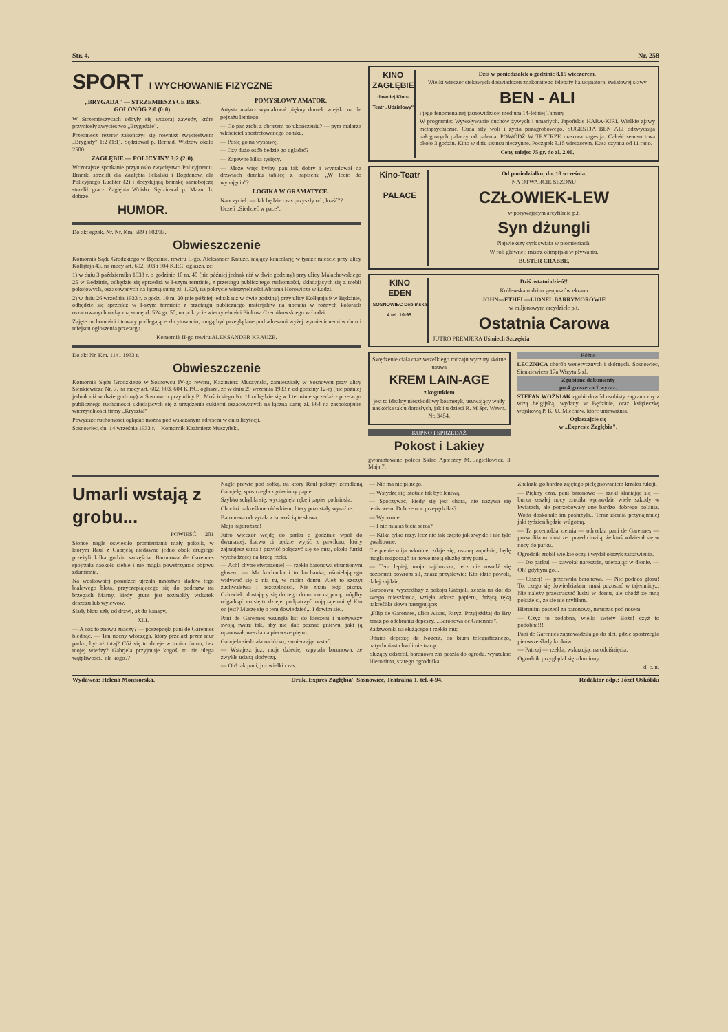Str. 4. Nr. 258
SPORT I WYCHOWANIE FIZYCZNE
„BRYGADA" — STRZEMIESZYCE RKS. GOŁONÓG 2:0 (0:0).
W Strzemieszycach odbyły się wczoraj zawody, które przyniosły zwycięstwo „Brygadzie".
Przedmecz rezerw zakończył się również zwycięstwem „Brygady" 1:2 (1:1). Sędziował p. Bernad. Widzów około 2500.
ZAGŁĘBIE — POLICYJNY 3:2 (2:0).
Wczorajsze spotkanie przyniosło zwycięstwo Policyjnemu. Bramki strzelili dla Zagłębia Pękalski i Bogdanow, dla Policyjnego Luchter (2) i decydującą bramkę samobójczą strzelił gracz Zagłębia Wcisło. Sędziował p. Mazur b. dobrze.
HUMOR.
POMYSŁOWY AMATOR.
Artysta malarz wymalował piękny domek wiejski na tle pejzażu letniego.
— Co pan zrobi z obrazem po ukończeniu? — pyta malarza właściciel sportretowanego domku.
— Poślę go na wystawę.
— Czy dużo osób będzie go oglądać?
— Zapewne kilka tysięcy.
— Może więc byłby pan tak dobry i wymalował na drzwiach domku tablicę z napisem: „W lecie do wynajęcia"?
LOGIKA W GRAMATYCE.
Nauczyciel: — Jak będzie czas przyszły od „kraść"?
Uczeń „Siedzieć w pace".
Do akt egzek. Nr. Nr. Km. 589 i 602/33.
Obwieszczenie
Komornik Sądu Grodzkiego w Będzinie, rewiru II-go, Aleksander Krauze, mający kancelarję w tymże mieście przy ulicy Kołłątaja 43, na mocy art. 602, 603 i 604 K.P.C. ogłasza, że:
1) w dniu 3 października 1933 r. o godzinie 10 m. 40 (nie później jednak niż w dwie godziny) przy ulicy Małachowskiego 25 w Będzinie, odbędzie się sprzedaż w I-szym terminie, z przetargu publicznego ruchomości, składających się z mebli pokojowych, oszacowanych na łączną sumę zł. 1.920, na pokrycie wierzytelności Abrama Horowicza w Łodzi.
2) w dniu 26 września 1933 r. o godz. 10 m. 20 (nie później jednak niż w dwie godziny) przy ulicy Kołłątaja 9 w Będzinie, odbędzie się sprzedaż w I-szym terminie z przetargu publicznego materjałów na ubrania w różnych kolorach oszacowanych na łączną sumę zł. 524 gr. 50, na pokrycie wierzytelności Pinkusa Czernikowskiego w Łodzi.
Zajęte ruchomości i towary podlegające zlicytowaniu, mogą być przeglądane pod adresami wyżej wymienionemi w dniu i miejscu ogłoszenia przetargu.
Komornik II-go rewiru ALEKSANDER KRAUZE.
Do akt Nr. Km. 1141 1933 r.
Obwieszczenie
Komornik Sądu Grodzkiego w Sosnowcu IV-go rewiru, Kazimierz Muszyński, zamieszkały w Sosnowcu przy ulicy Sienkiewicza Nr. 7, na mocy art. 602, 603, 604 K.P.C. ogłasza, że w dniu 29 września 1933 r. od godziny 12-ej (nie później jednak niż w dwie godziny) w Sosnowcu przy ulicy Pr. Mościckiego Nr. 11 odbędzie się w I terminie sprzedaż z przetargu publicznego ruchomości składających się z urządzenia cukierni oszacowanych na łączną sumę zł. 864 na zaspokojenie wierzytelności firmy „Kryształ"
Powyższe ruchomości oglądać można pod wskazanym adresem w dniu licytacji.
Sosnowiec, dn. 14 września 1933 r. Komornik Kazimierz Muszyński.
KINO ZAGŁĘBIE
dawniej Kino-Teatr „Udziałowy"
Dziś w poniedziałek o godzinie 8.15 wieczorem.
Wielki wieczór ciekawych doświadczeń znakomitego telepaty halucynatora, światowej sławy
BEN - ALI
i jego fenomenalnej jasnowidzącej medjum 14-letniej Tamary
W programie: Wywoływanie duchów żywych i umarłych. Japońskie HARA-KIRI. Wielkie zjawy metapsychiczne. Cuda siły woli i życia pozagrobowego. SUGESTJA BEN ALI odzwyczaja nałogowych palaczy od palenia. POWÓDŹ W TEATRZE masowa sugestja. Całość seansu trwa około 3 godzin. Kino w dniu seansu nieczynne. Początek 8.15 wieczorem. Kasa czynna od 11 rano.
Ceny miejsc 75 gr. do zł. 2.00.
Kino-Teatr
PALACE
Od poniedziałku, dn. 18 września.
NA OTWARCIE SEZONU
CZŁOWIEK-LEW
w porywającym arcyfilmie p.t.
Syn dżungli
Największy cyrk świata w płomieniach.
W roli głównej: mistrz olimpijski w pływaniu.
BUSTER CRABBE.
KINO
EDEN
SOSNOWIEC Dęblińska 4 tel. 10-95.
Dziś ostatni dzień!!
Królewska rodzina genjuszów ekranu
JOHN—ETHEL—LIONEL BARRYMORÓWIE
w miljonowym arcydziele p.t.
Ostatnia Carowa
JUTRO PREMJERA Uśmiech Szczęścia
Swędzenie ciała oraz wszelkiego rodzaju wyrzuty skórne usuwa
KREM LAIN-AGE
z kogutkiem
jest to idealny nieszkodliwy kosmetyk, usuwający wady naskórka tak u dorosłych, jak i u dzieci R. M Spr. Wewn. Nr. 3454.
KUPNO I SPRZEDAŻ
Pokost i Lakiey
gwarantowane poleca Skład Apteczny M. Jagiełłowicz, 3 Maja 7.
Różne
LECZNICA chorób wenerycznych i skórnych. Sosnowiec, Sienkiewicza 17a Wizyta 5 zł.
Zgubione dokumenty
po 4 grosze za 1 wyraz.
STEFAN WOŹNIAK zgubił dowód osobisty zagraniczny z wizą belgijską, wydany w Będzinie, oraz książeczkę wojskową P. K. U. Miechów, które unieważnia.
Ogłaszajcie się
w „Expresie Zagłębia".
Umarli wstają z grobu...
POWIEŚĆ. 201
Słońce nagle oświeciło promieniami mały pokoik, w którym Raul z Gabrjelą niedawno jedno obok drugiego przeżyli kilka godzin szczęścia. Baronowa de Garennes spojrzała naokoło siebie i nie mogła powstrzymać objawu zdumienia.
Na woskowatej posadzce ujrzała mnóstwo śladów tego białawego błota, przyczepiającego się do podeszw na brzegach Marny, kiedy grunt jest rozmokły wskutek deszczu lub wylewów.
Ślady błota szły od drzwi, aż do kanapy.
XLI.
— A cóż to znowu znaczy? — poszepnęła pani de Garennes blednąc. — Ten nocny włóczęga, który przelazł przez mur parku, był aż tutaj? Cóż się to dzieje w moim domu, bez mojej wiedzy? Gabrjela przyjmuje kogoś, to nie ulega wątpliwości.. ale kogo??
Nagle prawie pod sofką, na który Raul położył zemdloną Gabrjelę, spostrzegła zgnieciony papier.
Szybko schyliła się, wyciągnęła rękę i papier podniosła.
Chociaż nakreślone ołówkiem, litery pozostały wyraźne:
Baronowa odczytała z łatwością te słowa:
Moja najdroższa!
Jutro wieczór wejdę do parku o godzinie wpół do dwunastej. Łatwo ci będzie wyjść z pawiloru, który zajmujesz sama i przyjść połączyć się ze mną, około furtki wychodzącej na brzeg rzeki.
— Ach! chytre stworzenie! — rzekła baronowa stłumionym głosem. — Ma kochanka i to kochanka, ośmielającego widywać się z nią tu, w moim domu. Ależ to szczyt zuchwalstwa i bezczelności. Nie znam tego pisma. Człowiek, dostający się do tego domu nocną porą, mógłby odgadnąć, co się tu dzieje, podpatrzyć moją tajemnicę! Kto on jest? Muszę się o tem dowiedzieć... I dowim się..
Pani de Garennes wsunęła list do kieszeni i ułożywszy swoją twarz tak, aby nie dać poznać gniewu, jaki ją opanował, weszła na pierwsze piętro.
Gabrjela siedziała na łóżku, zamierzając wstać.
— Wstajesz już, moje dziecię, zapytała baronowa, ze zwykle udaną słodyczą.
— Oh! tak pani, już wielki czas.
— Nie ma nic pilnego.
— Wstydzę się istotnie tak być leniwą.
— Spoczywać, kiedy się jest chorą, nie nazywa się lenistwem. Dobrze noc przepędziłaś?
— Wybornie.
— I nie miałaś bicia serca?
— Kilka tylko razy, lecz nie tak często jak zwykle i nie tyle gwałtowne.
Cierpienie mija wkrótce, zdaje się, ustaną zupełnie, będę mogła rozpocząć na nowo moją służbę przy pani...
— Tem lepiej, moja najdroższa, lecz nie uwodź się pozorami powrotu sił, znasz przysłowie: Kto idzie powoli, dalej zajdzie.
Baronowa, wyszedłszy z pokoju Gabrjeli, zeszła na dół do swego mieszkania, wzięła arkusz papieru, drżącą ręką nakreśliła słowa następujące:
„Filip de Garennes, ulica Assas, Paryż. Przyjeżdżaj do Bry zaraz po odebraniu depeszy. „Baronowa de Garennes".
Zadzwoniła na służącego i rzekła mu:
Odnieś depeszę do Nogent. do biura telegraficznego, natychmiast chwili nie tracąc.
Służący odszedł, baronowa zaś poszła do ogrodu, wyszukać Hieronima, starego ogrodnika.
Znalazła go bardzo zajętego pielęgnowaniem krzaku fuksji.
— Piękny czas, pani baronowo — rzekł kłaniając się — burza zeszłej nocy zrobiła wprawdzie wiele szkody w kwiatach, ale potrzebowały one bardzo dobrego polania. Woda doskonale im posłużyła.. Teraz ziemia przynajmniej jaki tydzień będzie wilgotną.
— Ta przemokła ziemia — odrzekła pani de Garennes — pozwoliła mi dostrzec przed chwilą, że ktoś wdzierał się w nocy do parku.
Ogrodnik zrobił wielkie oczy i wydał okrzyk zadziwienia.
— Do parku! — zawołał nareszcie, uderzając w dłonie. — Oh! gdybym go...
— Ciszej! — przerwała baronowa. — Nie podnoś głosu! To, czego się dowiedziałam, musi pozostać w tajemnicy... Nie należy przestraszać ludzi w domu, ale chodź ze mną pokażę ci, że się nie myliłam.
Hieronim poszedł za baronową, mrucząc pod nosem.
— Czyż to podobna, wielki święty Boże! czyż to podobna!!!
Pani de Garennes zaprowadziła go do alei, gdzie spostrzegła pierwsze ślady kroków.
— Patrzaj — rzekła, wskazując na odciśnięcia.
Ogrodnik przyglądał się zdumiony.
d. c. n.
Wydawca: Helena Monsiorska. Druk. Expres Zagłębia" Sosnowiec, Teatralna 1. tel. 4-94. Redaktor odp.: Józef Oskólski